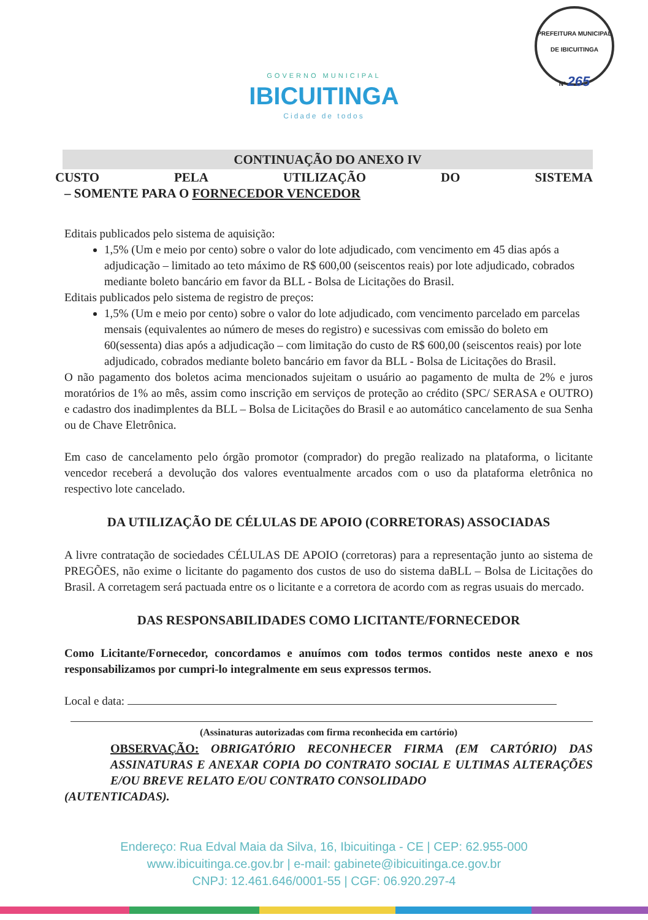PREFEITURA MUNICIPAL DE IBICUITINGA
Nº 265
GOVERNO MUNICIPAL
IBICUITINGA
Cidade de todos
CONTINUAÇÃO DO ANEXO IV
CUSTO PELA UTILIZAÇÃO DO SISTEMA
– SOMENTE PARA O FORNECEDOR VENCEDOR
Editais publicados pelo sistema de aquisição:
1,5% (Um e meio por cento) sobre o valor do lote adjudicado, com vencimento em 45 dias após a adjudicação – limitado ao teto máximo de R$ 600,00 (seiscentos reais) por lote adjudicado, cobrados mediante boleto bancário em favor da BLL - Bolsa de Licitações do Brasil.
Editais publicados pelo sistema de registro de preços:
1,5% (Um e meio por cento) sobre o valor do lote adjudicado, com vencimento parcelado em parcelas mensais (equivalentes ao número de meses do registro) e sucessivas com emissão do boleto em 60(sessenta) dias após a adjudicação – com limitação do custo de R$ 600,00 (seiscentos reais) por lote adjudicado, cobrados mediante boleto bancário em favor da BLL - Bolsa de Licitações do Brasil.
O não pagamento dos boletos acima mencionados sujeitam o usuário ao pagamento de multa de 2% e juros moratórios de 1% ao mês, assim como inscrição em serviços de proteção ao crédito (SPC/ SERASA e OUTRO) e cadastro dos inadimplentes da BLL – Bolsa de Licitações do Brasil e ao automático cancelamento de sua Senha ou de Chave Eletrônica.
Em caso de cancelamento pelo órgão promotor (comprador) do pregão realizado na plataforma, o licitante vencedor receberá a devolução dos valores eventualmente arcados com o uso da plataforma eletrônica no respectivo lote cancelado.
DA UTILIZAÇÃO DE CÉLULAS DE APOIO (CORRETORAS) ASSOCIADAS
A livre contratação de sociedades CÉLULAS DE APOIO (corretoras) para a representação junto ao sistema de PREGÕES, não exime o licitante do pagamento dos custos de uso do sistema daBLL – Bolsa de Licitações do Brasil. A corretagem será pactuada entre os o licitante e a corretora de acordo com as regras usuais do mercado.
DAS RESPONSABILIDADES COMO LICITANTE/FORNECEDOR
Como Licitante/Fornecedor, concordamos e anuímos com todos termos contidos neste anexo e nos responsabilizamos por cumpri-lo integralmente em seus expressos termos.
Local e data:
(Assinaturas autorizadas com firma reconhecida em cartório)
OBSERVAÇÃO: OBRIGATÓRIO RECONHECER FIRMA (EM CARTÓRIO) DAS ASSINATURAS E ANEXAR COPIA DO CONTRATO SOCIAL E ULTIMAS ALTERAÇÕES E/OU BREVE RELATO E/OU CONTRATO CONSOLIDADO
(AUTENTICADAS).
Endereço: Rua Edval Maia da Silva, 16, Ibicuitinga - CE | CEP: 62.955-000
www.ibicuitinga.ce.gov.br | e-mail: gabinete@ibicuitinga.ce.gov.br
CNPJ: 12.461.646/0001-55 | CGF: 06.920.297-4